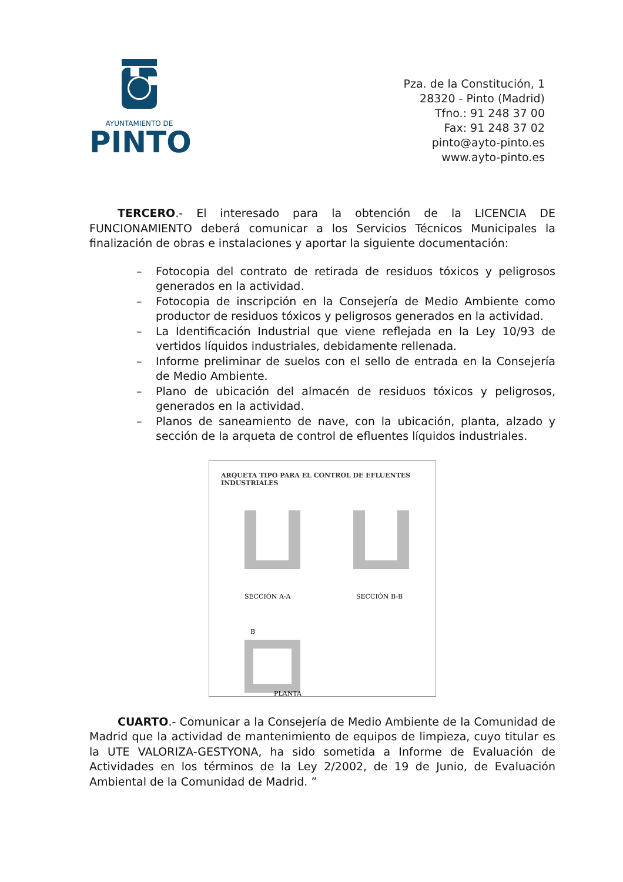AYUNTAMIENTO DE
PINTO
Pza. de la Constitución, 1
28320 - Pinto (Madrid)
Tfno.: 91 248 37 00
Fax: 91 248 37 02
pinto@ayto-pinto.es
www.ayto-pinto.es
TERCERO.- El interesado para la obtención de la LICENCIA DE FUNCIONAMIENTO deberá comunicar a los Servicios Técnicos Municipales la finalización de obras e instalaciones y aportar la siguiente documentación:
– Fotocopia del contrato de retirada de residuos tóxicos y peligrosos generados en la actividad.
– Fotocopia de inscripción en la Consejería de Medio Ambiente como productor de residuos tóxicos y peligrosos generados en la actividad.
– La Identificación Industrial que viene reflejada en la Ley 10/93 de vertidos líquidos industriales, debidamente rellenada.
– Informe preliminar de suelos con el sello de entrada en la Consejería de Medio Ambiente.
– Plano de ubicación del almacén de residuos tóxicos y peligrosos, generados en la actividad.
– Planos de saneamiento de nave, con la ubicación, planta, alzado y sección de la arqueta de control de efluentes líquidos industriales.
ARQUETA TIPO PARA EL CONTROL DE EFLUENTES INDUSTRIALES
SECCIÓN A-A
SECCIÓN B-B
B
PLANTA
CUARTO.- Comunicar a la Consejería de Medio Ambiente de la Comunidad de Madrid que la actividad de mantenimiento de equipos de limpieza, cuyo titular es la UTE VALORIZA-GESTYONA, ha sido sometida a Informe de Evaluación de Actividades en los términos de la Ley 2/2002, de 19 de Junio, de Evaluación Ambiental de la Comunidad de Madrid. ”